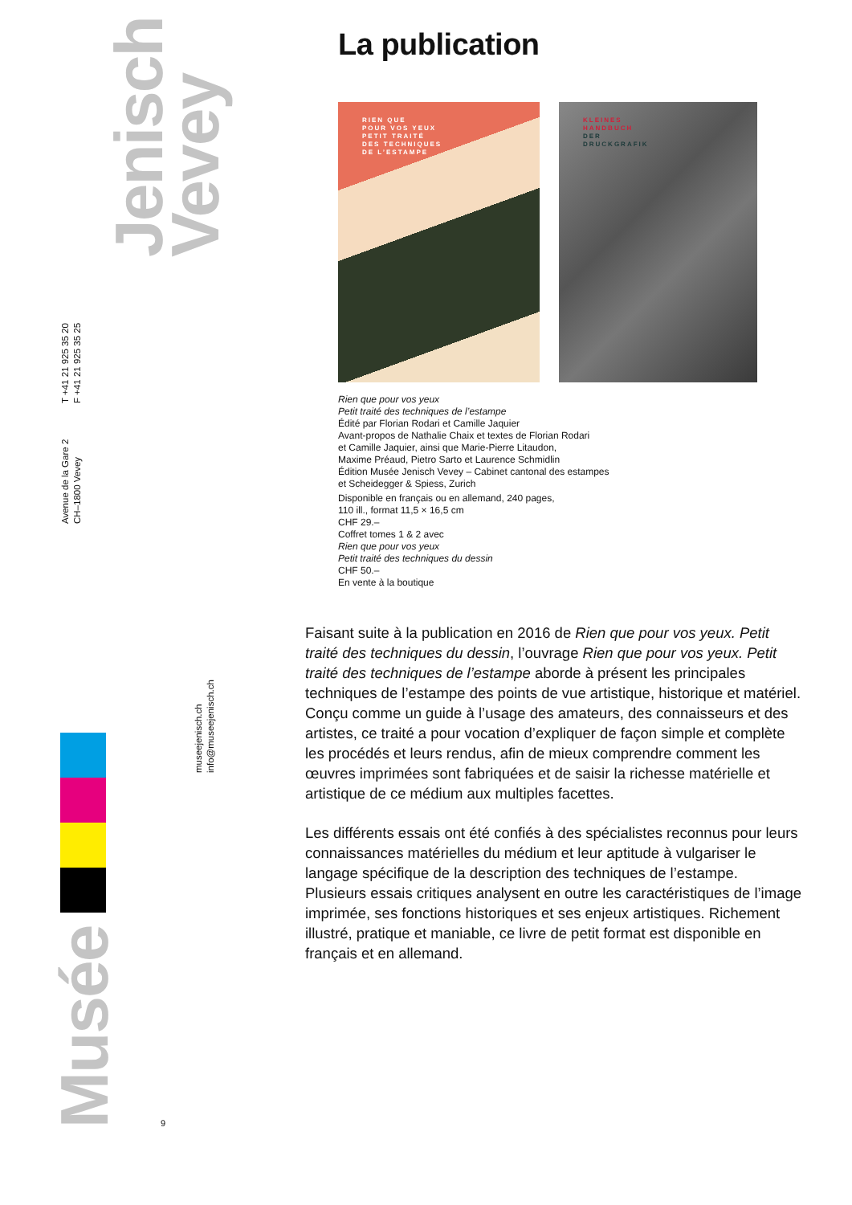Jenisch
Vevey
T +41 21 925 35 20
F +41 21 925 35 25
Avenue de la Gare 2
CH–1800 Vevey
museejenisch.ch
info@museejenisch.ch
Musée
9
La publication
RIEN QUE
POUR VOS YEUX
PETIT TRAITÉ
DES TECHNIQUES
DE L’ESTAMPE
KLEINES
HANDBUCH
DER
DRUCKGRAFIK
Rien que pour vos yeux
Petit traité des techniques de l’estampe
Édité par Florian Rodari et Camille Jaquier
Avant-propos de Nathalie Chaix et textes de Florian Rodari
et Camille Jaquier, ainsi que Marie-Pierre Litaudon,
Maxime Préaud, Pietro Sarto et Laurence Schmidlin
Édition Musée Jenisch Vevey – Cabinet cantonal des estampes
et Scheidegger & Spiess, Zurich
Disponible en français ou en allemand, 240 pages,
110 ill., format 11,5 × 16,5 cm
CHF 29.–
Coffret tomes 1 & 2 avec
Rien que pour vos yeux
Petit traité des techniques du dessin
CHF 50.–
En vente à la boutique
Faisant suite à la publication en 2016 de Rien que pour vos yeux. Petit traité des techniques du dessin, l’ouvrage Rien que pour vos yeux. Petit traité des techniques de l’estampe aborde à présent les principales techniques de l’estampe des points de vue artistique, historique et matériel. Conçu comme un guide à l’usage des amateurs, des connaisseurs et des artistes, ce traité a pour vocation d’expliquer de façon simple et complète les procédés et leurs rendus, afin de mieux comprendre comment les œuvres imprimées sont fabriquées et de saisir la richesse matérielle et artistique de ce médium aux multiples facettes.
Les différents essais ont été confiés à des spécialistes reconnus pour leurs connaissances matérielles du médium et leur aptitude à vulgariser le langage spécifique de la description des techniques de l’estampe. Plusieurs essais critiques analysent en outre les caractéristiques de l’image imprimée, ses fonctions historiques et ses enjeux artistiques. Richement illustré, pratique et maniable, ce livre de petit format est disponible en français et en allemand.